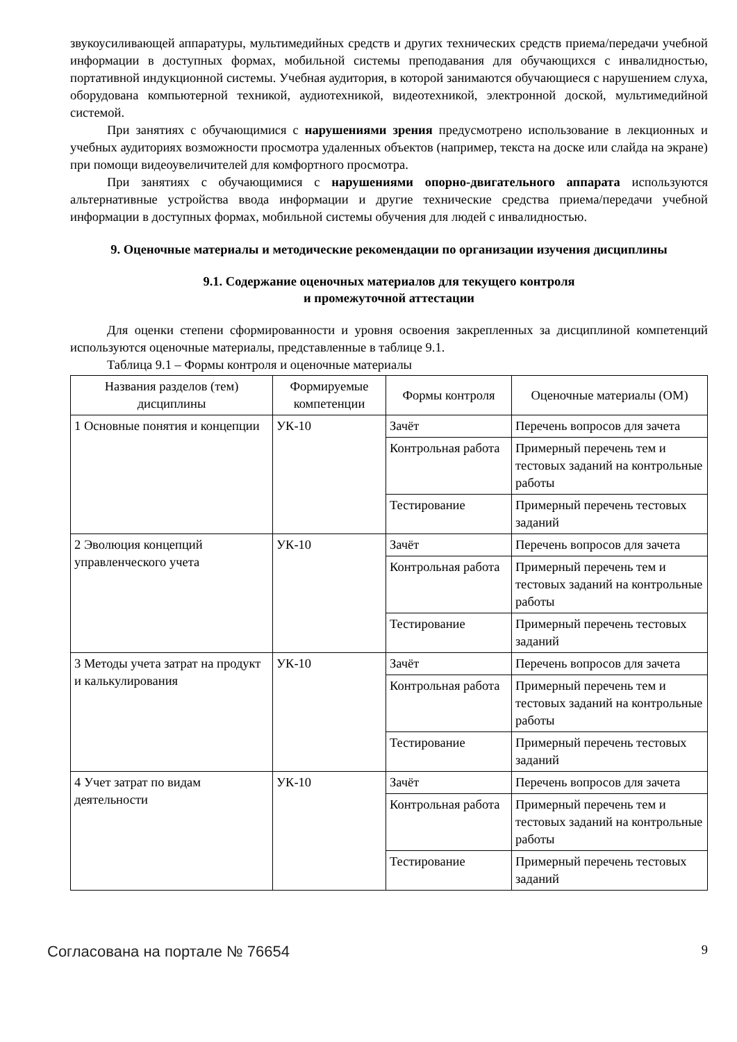звукоусиливающей аппаратуры, мультимедийных средств и других технических средств приема/передачи учебной информации в доступных формах, мобильной системы преподавания для обучающихся с инвалидностью, портативной индукционной системы. Учебная аудитория, в которой занимаются обучающиеся с нарушением слуха, оборудована компьютерной техникой, аудиотехникой, видеотехникой, электронной доской, мультимедийной системой.
При занятиях с обучающимися с нарушениями зрения предусмотрено использование в лекционных и учебных аудиториях возможности просмотра удаленных объектов (например, текста на доске или слайда на экране) при помощи видеоувеличителей для комфортного просмотра.
При занятиях с обучающимися с нарушениями опорно-двигательного аппарата используются альтернативные устройства ввода информации и другие технические средства приема/передачи учебной информации в доступных формах, мобильной системы обучения для людей с инвалидностью.
9. Оценочные материалы и методические рекомендации по организации изучения дисциплины
9.1. Содержание оценочных материалов для текущего контроля
и промежуточной аттестации
Для оценки степени сформированности и уровня освоения закрепленных за дисциплиной компетенций используются оценочные материалы, представленные в таблице 9.1.
Таблица 9.1 – Формы контроля и оценочные материалы
| Названия разделов (тем) дисциплины | Формируемые компетенции | Формы контроля | Оценочные материалы (ОМ) |
| --- | --- | --- | --- |
| 1 Основные понятия и концепции | УК-10 | Зачёт | Перечень вопросов для зачета |
| | | Контрольная работа | Примерный перечень тем и тестовых заданий на контрольные работы |
| | | Тестирование | Примерный перечень тестовых заданий |
| 2 Эволюция концепций управленческого учета | УК-10 | Зачёт | Перечень вопросов для зачета |
| | | Контрольная работа | Примерный перечень тем и тестовых заданий на контрольные работы |
| | | Тестирование | Примерный перечень тестовых заданий |
| 3 Методы учета затрат на продукт и калькулирования | УК-10 | Зачёт | Перечень вопросов для зачета |
| | | Контрольная работа | Примерный перечень тем и тестовых заданий на контрольные работы |
| | | Тестирование | Примерный перечень тестовых заданий |
| 4 Учет затрат по видам деятельности | УК-10 | Зачёт | Перечень вопросов для зачета |
| | | Контрольная работа | Примерный перечень тем и тестовых заданий на контрольные работы |
| | | Тестирование | Примерный перечень тестовых заданий |
Согласована на портале № 76654 9